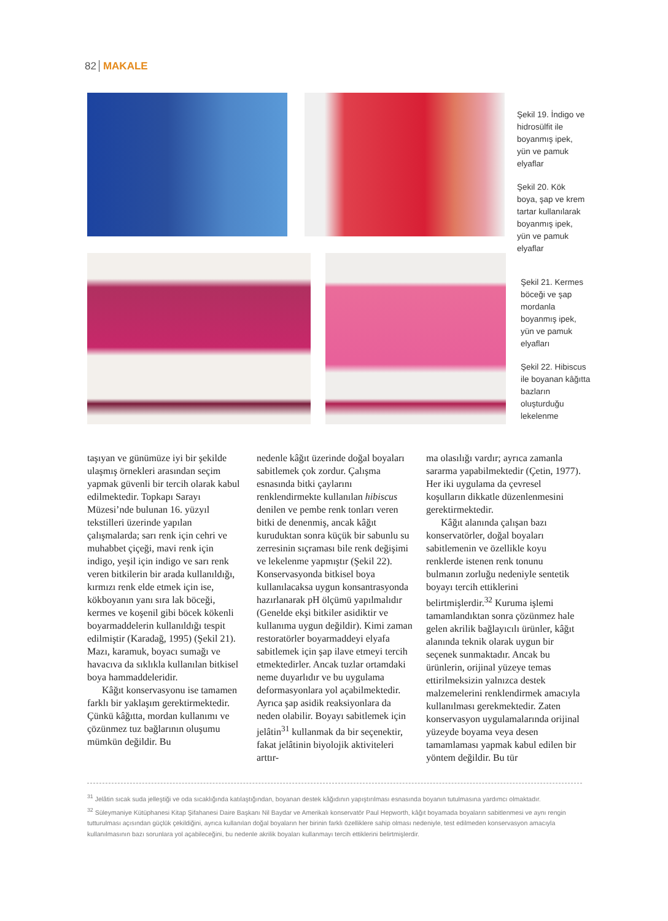82 MAKALE
Şekil 19. İndigo ve hidrosülfit ile boyanmış ipek, yün ve pamuk elyaflar
Şekil 20. Kök boya, şap ve krem tartar kullanılarak boyanmış ipek, yün ve pamuk elyaflar
Şekil 21. Kermes böceği ve şap mordanla boyanmış ipek, yün ve pamuk elyafları
Şekil 22. Hibiscus ile boyanan kâğıtta bazların oluşturduğu lekelenme
taşıyan ve günümüze iyi bir şekilde ulaşmış örnekleri arasından seçim yapmak güvenli bir tercih olarak kabul edilmektedir. Topkapı Sarayı Müzesi’nde bulunan 16. yüzyıl tekstilleri üzerinde yapılan çalışmalarda; sarı renk için cehri ve muhabbet çiçeği, mavi renk için indigo, yeşil için indigo ve sarı renk veren bitkilerin bir arada kullanıldığı, kırmızı renk elde etmek için ise, kökboyanın yanı sıra lak böceği, kermes ve koşenil gibi böcek kökenli boyarmaddelerin kullanıldığı tespit edilmiştir (Karadağ, 1995) (Şekil 21). Mazı, karamuk, boyacı sumağı ve havacıva da sıklıkla kullanılan bitkisel boya hammaddeleridir.
Kâğıt konservasyonu ise tamamen farklı bir yaklaşım gerektirmektedir. Çünkü kâğıtta, mordan kullanımı ve çözünmez tuz bağlarının oluşumu mümkün değildir. Bu
nedenle kâğıt üzerinde doğal boyaları sabitlemek çok zordur. Çalışma esnasında bitki çaylarını renklendirmekte kullanılan hibiscus denilen ve pembe renk tonları veren bitki de denenmiş, ancak kâğıt kuruduktan sonra küçük bir sabunlu su zerresinin sıçraması bile renk değişimi ve lekelenme yapmıştır (Şekil 22). Konservasyonda bitkisel boya kullanılacaksa uygun konsantrasyonda hazırlanarak pH ölçümü yapılmalıdır (Genelde ekşi bitkiler asidiktir ve kullanıma uygun değildir). Kimi zaman restoratörler boyarmaddeyi elyafa sabitlemek için şap ilave etmeyi tercih etmektedirler. Ancak tuzlar ortamdaki neme duyarlıdır ve bu uygulama deformasyonlara yol açabilmektedir. Ayrıca şap asidik reaksiyonlara da neden olabilir. Boyayı sabitlemek için jelâtin<sup>31</sup> kullanmak da bir seçenektir, fakat jelâtinin biyolojik aktiviteleri arttır-
ma olasılığı vardır; ayrıca zamanla sararma yapabilmektedir (Çetin, 1977). Her iki uygulama da çevresel koşulların dikkatle düzenlenmesini gerektirmektedir.
Kâğıt alanında çalışan bazı konservatörler, doğal boyaları sabitlemenin ve özellikle koyu renklerde istenen renk tonunu bulmanın zorluğu nedeniyle sentetik boyayı tercih ettiklerini belirtmişlerdir.<sup>32</sup> Kuruma işlemi tamamlandıktan sonra çözünmez hale gelen akrilik bağlayıcılı ürünler, kâğıt alanında teknik olarak uygun bir seçenek sunmaktadır. Ancak bu ürünlerin, orijinal yüzeye temas ettirilmeksizin yalnızca destek malzemelerini renklendirmek amacıyla kullanılması gerekmektedir. Zaten konservasyon uygulamalarında orijinal yüzeyde boyama veya desen tamamlaması yapmak kabul edilen bir yöntem değildir. Bu tür
<sup>31</sup> Jelâtin sıcak suda jelleştiği ve oda sıcaklığında katılaştığından, boyanan destek kâğıdının yapıştırılması esnasında boyanın tutulmasına yardımcı olmaktadır.
<sup>32</sup> Süleymaniye Kütüphanesi Kitap Şifahanesi Daire Başkanı Nil Baydar ve Amerikalı konservatör Paul Hepworth, kâğıt boyamada boyaların sabitlenmesi ve aynı rengin tutturulması açısından güçlük çekildiğini, ayrıca kullanılan doğal boyaların her birinin farklı özelliklere sahip olması nedeniyle, test edilmeden konservasyon amacıyla kullanılmasının bazı sorunlara yol açabileceğini, bu nedenle akrilik boyaları kullanmayı tercih ettiklerini belirtmişlerdir.